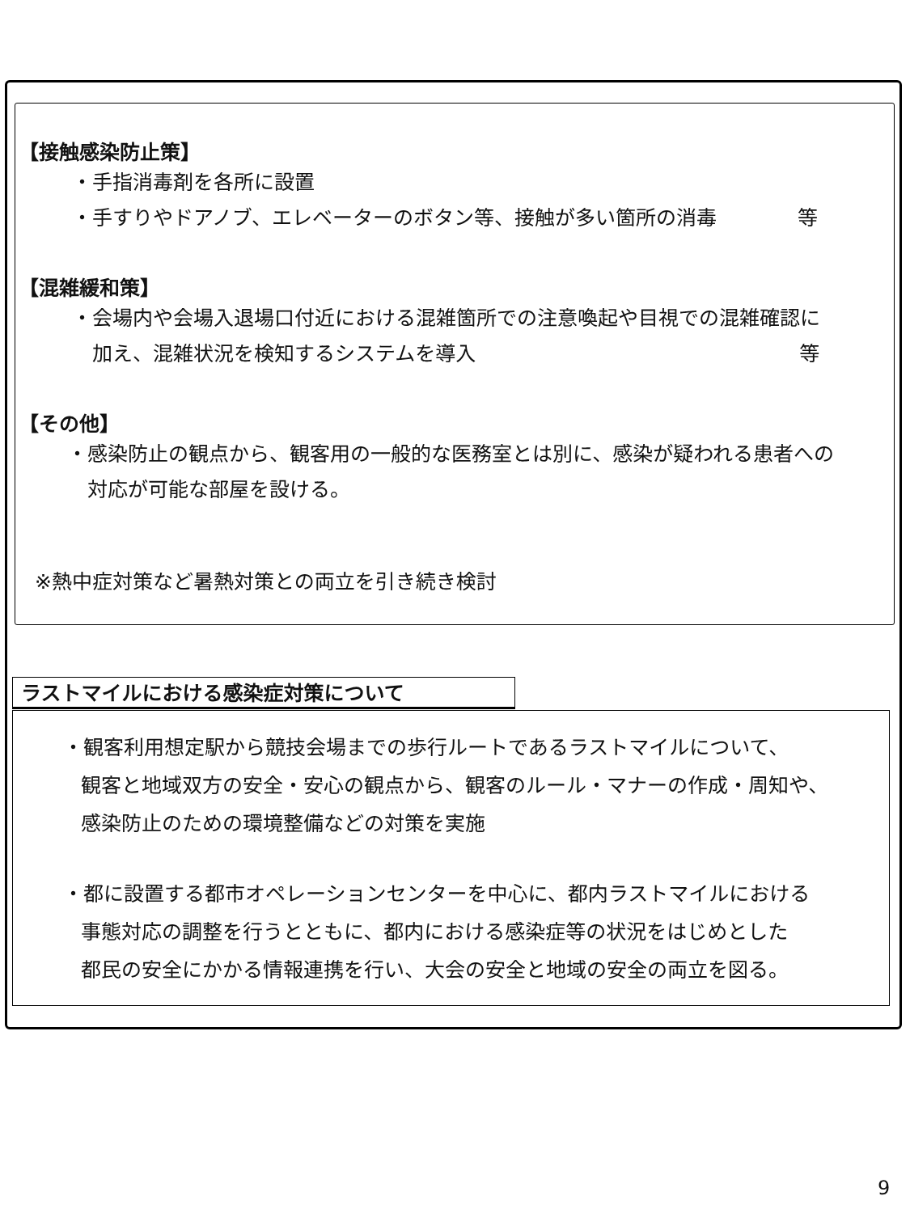【接触感染防止策】
・手指消毒剤を各所に設置
・手すりやドアノブ、エレベーターのボタン等、接触が多い箇所の消毒　　　　等
【混雑緩和策】
・会場内や会場入退場口付近における混雑箇所での注意喚起や目視での混雑確認に
　加え、混雑状況を検知するシステムを導入　　　　　　　　　　　　　　　　等
【その他】
・感染防止の観点から、観客用の一般的な医務室とは別に、感染が疑われる患者への
　対応が可能な部屋を設ける。
※熱中症対策など暑熱対策との両立を引き続き検討
ラストマイルにおける感染症対策について
・観客利用想定駅から競技会場までの歩行ルートであるラストマイルについて、
観客と地域双方の安全・安心の観点から、観客のルール・マナーの作成・周知や、
感染防止のための環境整備などの対策を実施
・都に設置する都市オペレーションセンターを中心に、都内ラストマイルにおける
事態対応の調整を行うとともに、都内における感染症等の状況をはじめとした
都民の安全にかかる情報連携を行い、大会の安全と地域の安全の両立を図る。
9